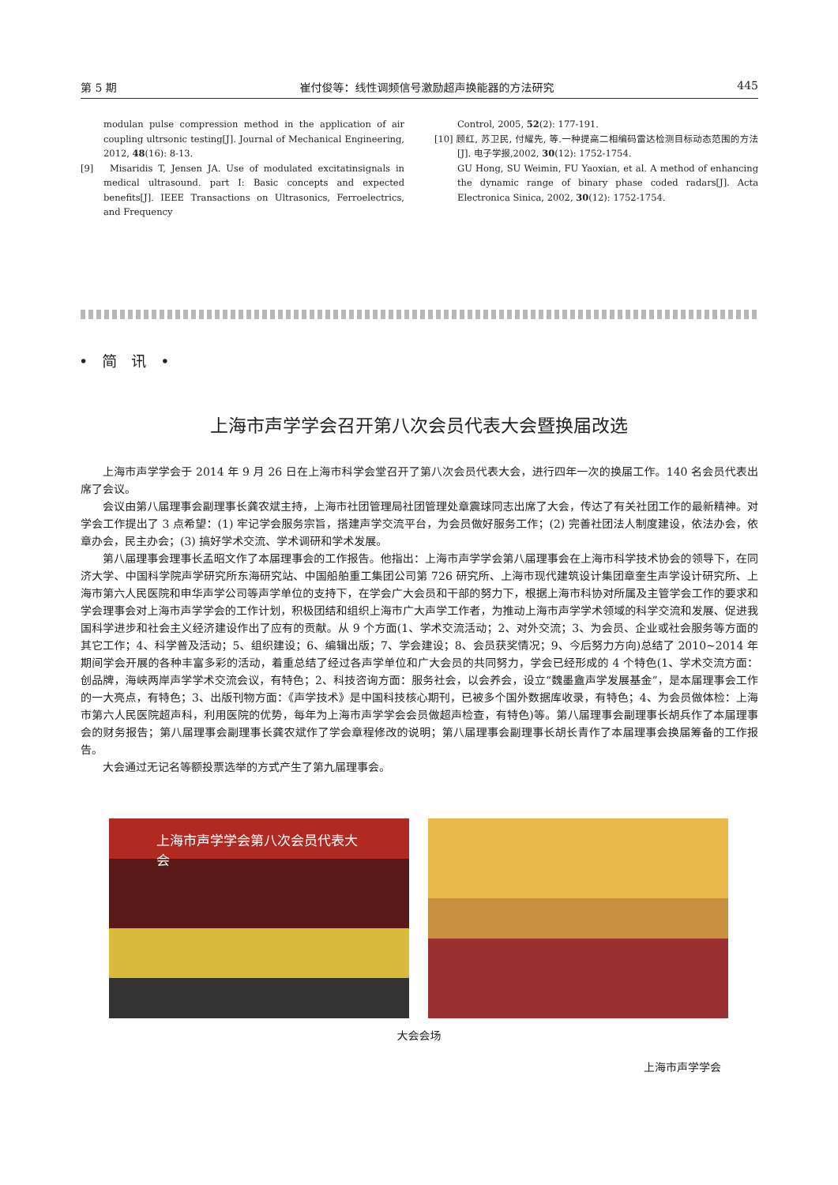第 5 期 崔付俊等：线性调频信号激励超声换能器的方法研究 445
modulan pulse compression method in the application of air coupling ultrsonic testing[J]. Journal of Mechanical Engineering, 2012, 48(16): 8-13.
[9] Misaridis T, Jensen JA. Use of modulated excitatinsignals in medical ultrasound. part I: Basic concepts and expected benefits[J]. IEEE Transactions on Ultrasonics, Ferroelectrics, and Frequency
Control, 2005, 52(2): 177-191.
[10] 顾红, 苏卫民, 付耀先, 等.一种提高二相编码雷达检测目标动态范围的方法[J]. 电子学报,2002, 30(12): 1752-1754.
GU Hong, SU Weimin, FU Yaoxian, et al. A method of enhancing the dynamic range of binary phase coded radars[J]. Acta Electronica Sinica, 2002, 30(12): 1752-1754.
• 简 讯 •
上海市声学学会召开第八次会员代表大会暨换届改选
上海市声学学会于 2014 年 9 月 26 日在上海市科学会堂召开了第八次会员代表大会，进行四年一次的换届工作。140 名会员代表出席了会议。
会议由第八届理事会副理事长龚农斌主持，上海市社团管理局社团管理处章震球同志出席了大会，传达了有关社团工作的最新精神。对学会工作提出了 3 点希望：(1) 牢记学会服务宗旨，搭建声学交流平台，为会员做好服务工作；(2) 完善社团法人制度建设，依法办会，依章办会，民主办会；(3) 搞好学术交流、学术调研和学术发展。
第八届理事会理事长孟昭文作了本届理事会的工作报告。他指出：上海市声学学会第八届理事会在上海市科学技术协会的领导下，在同济大学、中国科学院声学研究所东海研究站、中国船舶重工集团公司第 726 研究所、上海市现代建筑设计集团章奎生声学设计研究所、上海市第六人民医院和申华声学公司等声学单位的支持下，在学会广大会员和干部的努力下，根据上海市科协对所属及主管学会工作的要求和学会理事会对上海市声学学会的工作计划，积极团结和组织上海市广大声学工作者，为推动上海市声学学术领域的科学交流和发展、促进我国科学进步和社会主义经济建设作出了应有的贡献。从 9 个方面(1、学术交流活动；2、对外交流；3、为会员、企业或社会服务等方面的其它工作；4、科学普及活动；5、组织建设；6、编辑出版；7、学会建设；8、会员获奖情况；9、今后努力方向)总结了 2010~2014 年期间学会开展的各种丰富多彩的活动，着重总结了经过各声学单位和广大会员的共同努力，学会已经形成的 4 个特色(1、学术交流方面：创品牌，海峡两岸声学学术交流会议，有特色；2、科技咨询方面：服务社会，以会养会，设立“魏墨盦声学发展基金”，是本届理事会工作的一大亮点，有特色；3、出版刊物方面：《声学技术》是中国科技核心期刊，已被多个国外数据库收录，有特色；4、为会员做体检：上海市第六人民医院超声科，利用医院的优势，每年为上海市声学学会会员做超声检查，有特色)等。第八届理事会副理事长胡兵作了本届理事会的财务报告；第八届理事会副理事长龚农斌作了学会章程修改的说明；第八届理事会副理事长胡长青作了本届理事会换届筹备的工作报告。
大会通过无记名等额投票选举的方式产生了第九届理事会。
上海市声学学会第八次会员代表大会
大会会场
上海市声学学会